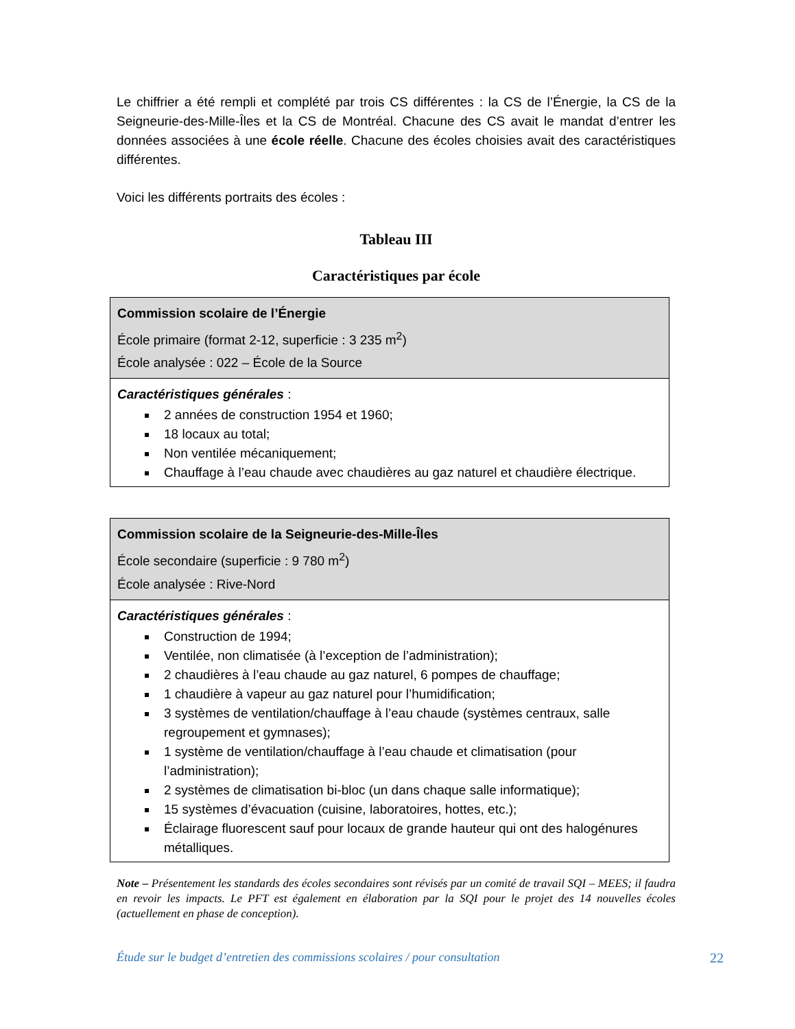Le chiffrier a été rempli et complété par trois CS différentes : la CS de l’Énergie, la CS de la Seigneurie-des-Mille-Îles et la CS de Montréal. Chacune des CS avait le mandat d’entrer les données associées à une école réelle. Chacune des écoles choisies avait des caractéristiques différentes.
Voici les différents portraits des écoles :
Tableau III
Caractéristiques par école
| Commission scolaire de l’Énergie École primaire (format 2-12, superficie : 3 235 m<sup>2</sup>) École analysée : 022 – École de la Source |
| Caractéristiques générales : 2 années de construction 1954 et 1960; 18 locaux au total; Non ventilée mécaniquement; Chauffage à l’eau chaude avec chaudières au gaz naturel et chaudière électrique. |
| Commission scolaire de la Seigneurie-des-Mille-Îles École secondaire (superficie : 9 780 m<sup>2</sup>) École analysée : Rive-Nord |
| Caractéristiques générales : Construction de 1994; Ventilée, non climatisée (à l’exception de l’administration); 2 chaudières à l’eau chaude au gaz naturel, 6 pompes de chauffage; 1 chaudière à vapeur au gaz naturel pour l’humidification; 3 systèmes de ventilation/chauffage à l’eau chaude (systèmes centraux, salle regroupement et gymnases); 1 système de ventilation/chauffage à l’eau chaude et climatisation (pour l’administration); 2 systèmes de climatisation bi-bloc (un dans chaque salle informatique); 15 systèmes d’évacuation (cuisine, laboratoires, hottes, etc.); Éclairage fluorescent sauf pour locaux de grande hauteur qui ont des halogénures métalliques. |
Note – Présentement les standards des écoles secondaires sont révisés par un comité de travail SQI – MEES; il faudra en revoir les impacts. Le PFT est également en élaboration par la SQI pour le projet des 14 nouvelles écoles (actuellement en phase de conception).
Étude sur le budget d’entretien des commissions scolaires / pour consultation 22